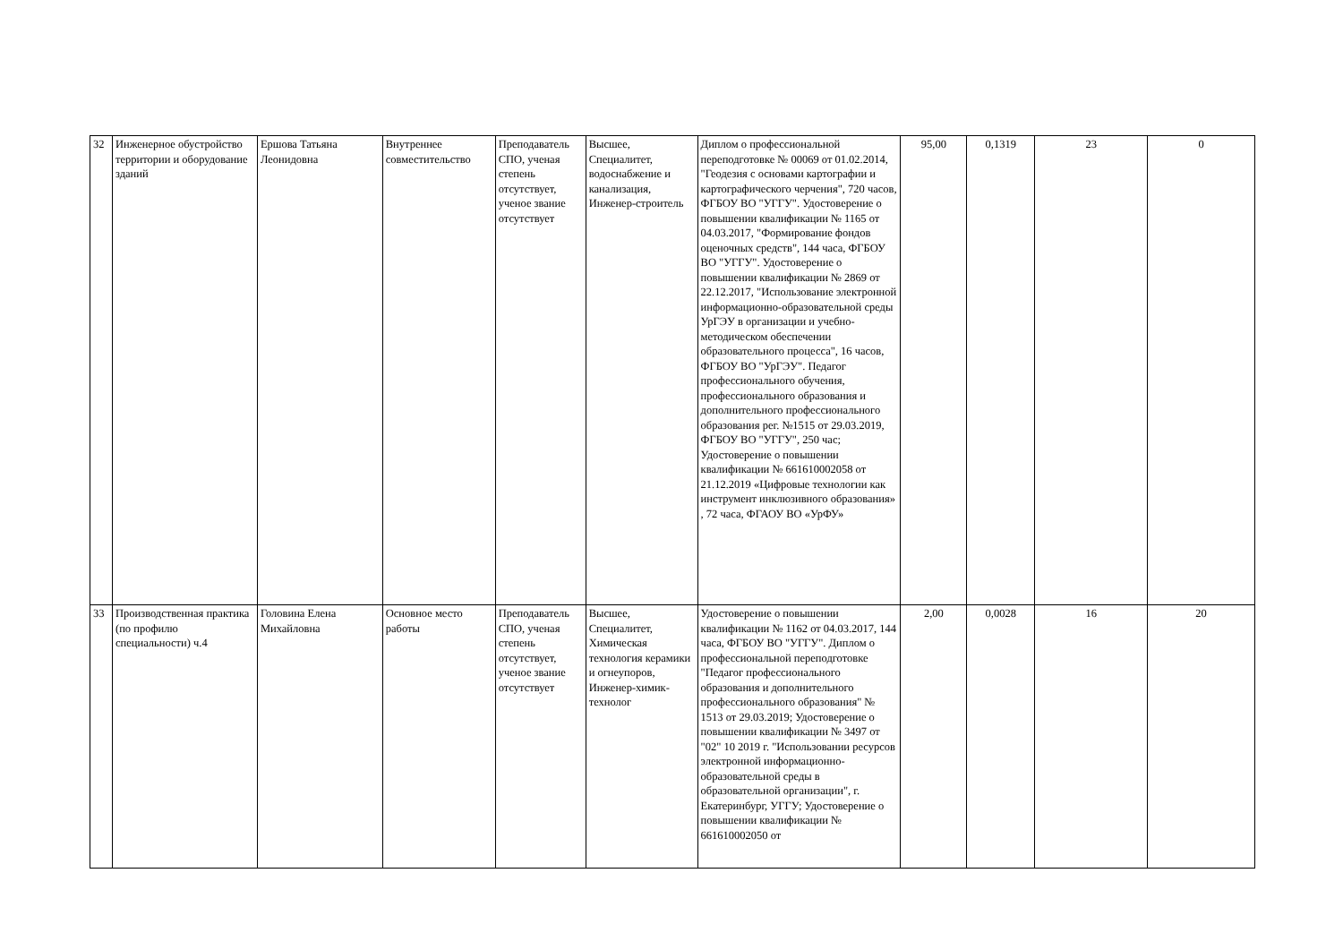| 32 | Инженерное обустройство территории и оборудование зданий | Ершова Татьяна Леонидовна | Внутреннее совместительство | Преподаватель СПО, ученая степень отсутствует, ученое звание отсутствует | Высшее, Специалитет, водоснабжение и канализация, Инженер-строитель | Диплом о профессиональной переподготовке № 00069 от 01.02.2014, "Геодезия с основами картографии и картографического черчения", 720 часов, ФГБОУ ВО "УГГУ". Удостоверение о повышении квалификации № 1165 от 04.03.2017, "Формирование фондов оценочных средств", 144 часа, ФГБОУ ВО "УГГУ". Удостоверение о повышении квалификации № 2869 от 22.12.2017, "Использование электронной информационно-образовательной среды УрГЭУ в организации и учебно-методическом обеспечении образовательного процесса", 16 часов, ФГБОУ ВО "УрГЭУ". Педагог профессионального обучения, профессионального образования и дополнительного профессионального образования рег. №1515 от 29.03.2019, ФГБОУ ВО "УГГУ", 250 час; Удостоверение о повышении квалификации № 661610002058 от 21.12.2019 «Цифровые технологии как инструмент инклюзивного образования» , 72 часа, ФГАОУ ВО «УрФУ» | 95,00 | 0,1319 | 23 | 0 |
| 33 | Производственная практика (по профилю специальности) ч.4 | Головина Елена Михайловна | Основное место работы | Преподаватель СПО, ученая степень отсутствует, ученое звание отсутствует | Высшее, Специалитет, Химическая технология керамики и огнеупоров, Инженер-химик-технолог | Удостоверение о повышении квалификации № 1162 от 04.03.2017, 144 часа, ФГБОУ ВО "УГГУ". Диплом о профессиональной переподготовке "Педагог профессионального образования и дополнительного профессионального образования" № 1513 от 29.03.2019; Удостоверение о повышении квалификации № 3497 от "02" 10 2019 г. "Использовании ресурсов электронной информационно-образовательной среды в образовательной организации", г. Екатеринбург, УГГУ; Удостоверение о повышении квалификации № 661610002050 от | 2,00 | 0,0028 | 16 | 20 |